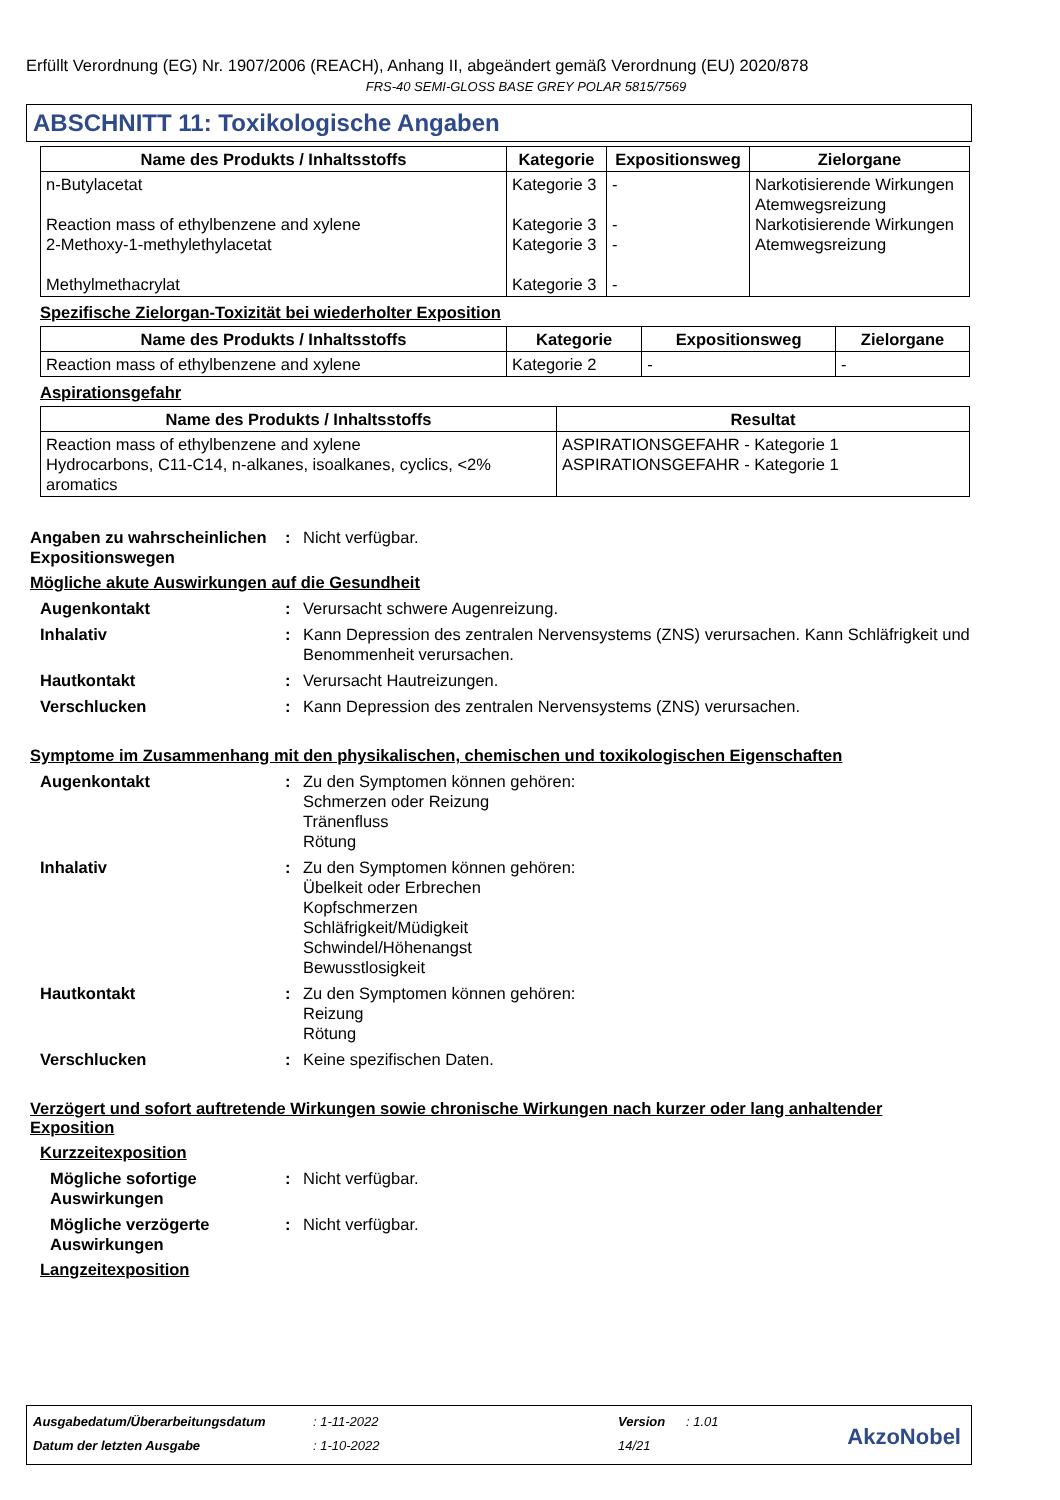Erfüllt Verordnung (EG) Nr. 1907/2006 (REACH), Anhang II, abgeändert gemäß Verordnung (EU) 2020/878
FRS-40 SEMI-GLOSS BASE GREY POLAR 5815/7569
ABSCHNITT 11: Toxikologische Angaben
| Name des Produkts / Inhaltsstoffs | Kategorie | Expositionsweg | Zielorgane |
| --- | --- | --- | --- |
| n-Butylacetat Reaction mass of ethylbenzene and xylene 2-Methoxy-1-methylethylacetat Methylmethacrylat | Kategorie 3 Kategorie 3 Kategorie 3 Kategorie 3 | - - - - | Narkotisierende Wirkungen Atemwegsreizung Narkotisierende Wirkungen Atemwegsreizung |
Spezifische Zielorgan-Toxizität bei wiederholter Exposition
| Name des Produkts / Inhaltsstoffs | Kategorie | Expositionsweg | Zielorgane |
| --- | --- | --- | --- |
| Reaction mass of ethylbenzene and xylene | Kategorie 2 | - | - |
Aspirationsgefahr
| Name des Produkts / Inhaltsstoffs | Resultat |
| --- | --- |
| Reaction mass of ethylbenzene and xylene Hydrocarbons, C11-C14, n-alkanes, isoalkanes, cyclics, <2% aromatics | ASPIRATIONSGEFAHR - Kategorie 1 ASPIRATIONSGEFAHR - Kategorie 1 |
Angaben zu wahrscheinlichen Expositionswegen
: Nicht verfügbar.
Mögliche akute Auswirkungen auf die Gesundheit
Augenkontakt : Verursacht schwere Augenreizung.
Inhalativ : Kann Depression des zentralen Nervensystems (ZNS) verursachen. Kann Schläfrigkeit und Benommenheit verursachen.
Hautkontakt : Verursacht Hautreizungen.
Verschlucken : Kann Depression des zentralen Nervensystems (ZNS) verursachen.
Symptome im Zusammenhang mit den physikalischen, chemischen und toxikologischen Eigenschaften
Augenkontakt : Zu den Symptomen können gehören:
Schmerzen oder Reizung
Tränenfluss
Rötung
Inhalativ : Zu den Symptomen können gehören:
Übelkeit oder Erbrechen
Kopfschmerzen
Schläfrigkeit/Müdigkeit
Schwindel/Höhenangst
Bewusstlosigkeit
Hautkontakt : Zu den Symptomen können gehören:
Reizung
Rötung
Verschlucken : Keine spezifischen Daten.
Verzögert und sofort auftretende Wirkungen sowie chronische Wirkungen nach kurzer oder lang anhaltender Exposition
Kurzzeitexposition
Mögliche sofortige Auswirkungen
: Nicht verfügbar.
Mögliche verzögerte Auswirkungen
: Nicht verfügbar.
Langzeitexposition
Ausgabedatum/Überarbeitungsdatum: 1-11-2022 Version: 1.01
Datum der letzten Ausgabe: 1-10-2022 14/21
AkzoNobel